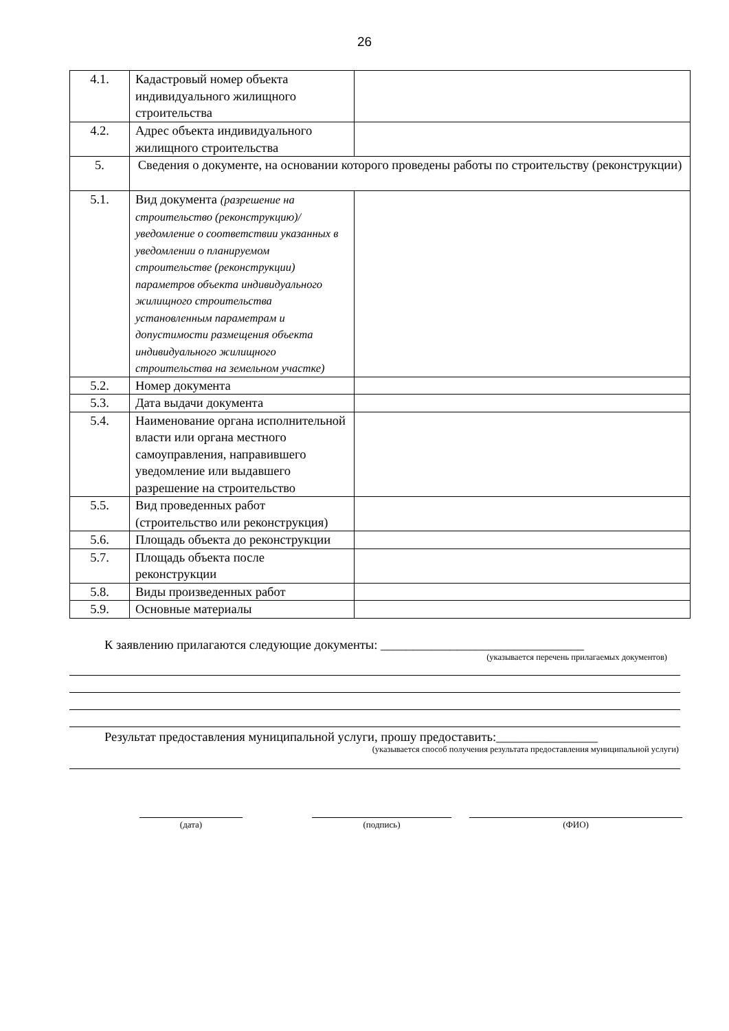26
| 4.1. | Кадастровый номер объекта индивидуального жилищного строительства | |
| 4.2. | Адрес объекта индивидуального жилищного строительства | |
| 5. | Сведения о документе, на основании которого проведены работы по строительству (реконструкции) | |
| 5.1. | Вид документа (разрешение на строительство (реконструкцию)/ уведомление о соответствии указанных в уведомлении о планируемом строительстве (реконструкции) параметров объекта индивидуального жилищного строительства установленным параметрам и допустимости размещения объекта индивидуального жилищного строительства на земельном участке) | |
| 5.2. | Номер документа | |
| 5.3. | Дата выдачи документа | |
| 5.4. | Наименование органа исполнительной власти или органа местного самоуправления, направившего уведомление или выдавшего разрешение на строительство | |
| 5.5. | Вид проведенных работ (строительство или реконструкция) | |
| 5.6. | Площадь объекта до реконструкции | |
| 5.7. | Площадь объекта после реконструкции | |
| 5.8. | Виды произведенных работ | |
| 5.9. | Основные материалы | |
К заявлению прилагаются следующие документы: ________________________________
(указывается перечень прилагаемых документов)
Результат предоставления муниципальной услуги, прошу предоставить:________________
(указывается способ получения результата предоставления муниципальной услуги)
(дата) (подпись) (ФИО)